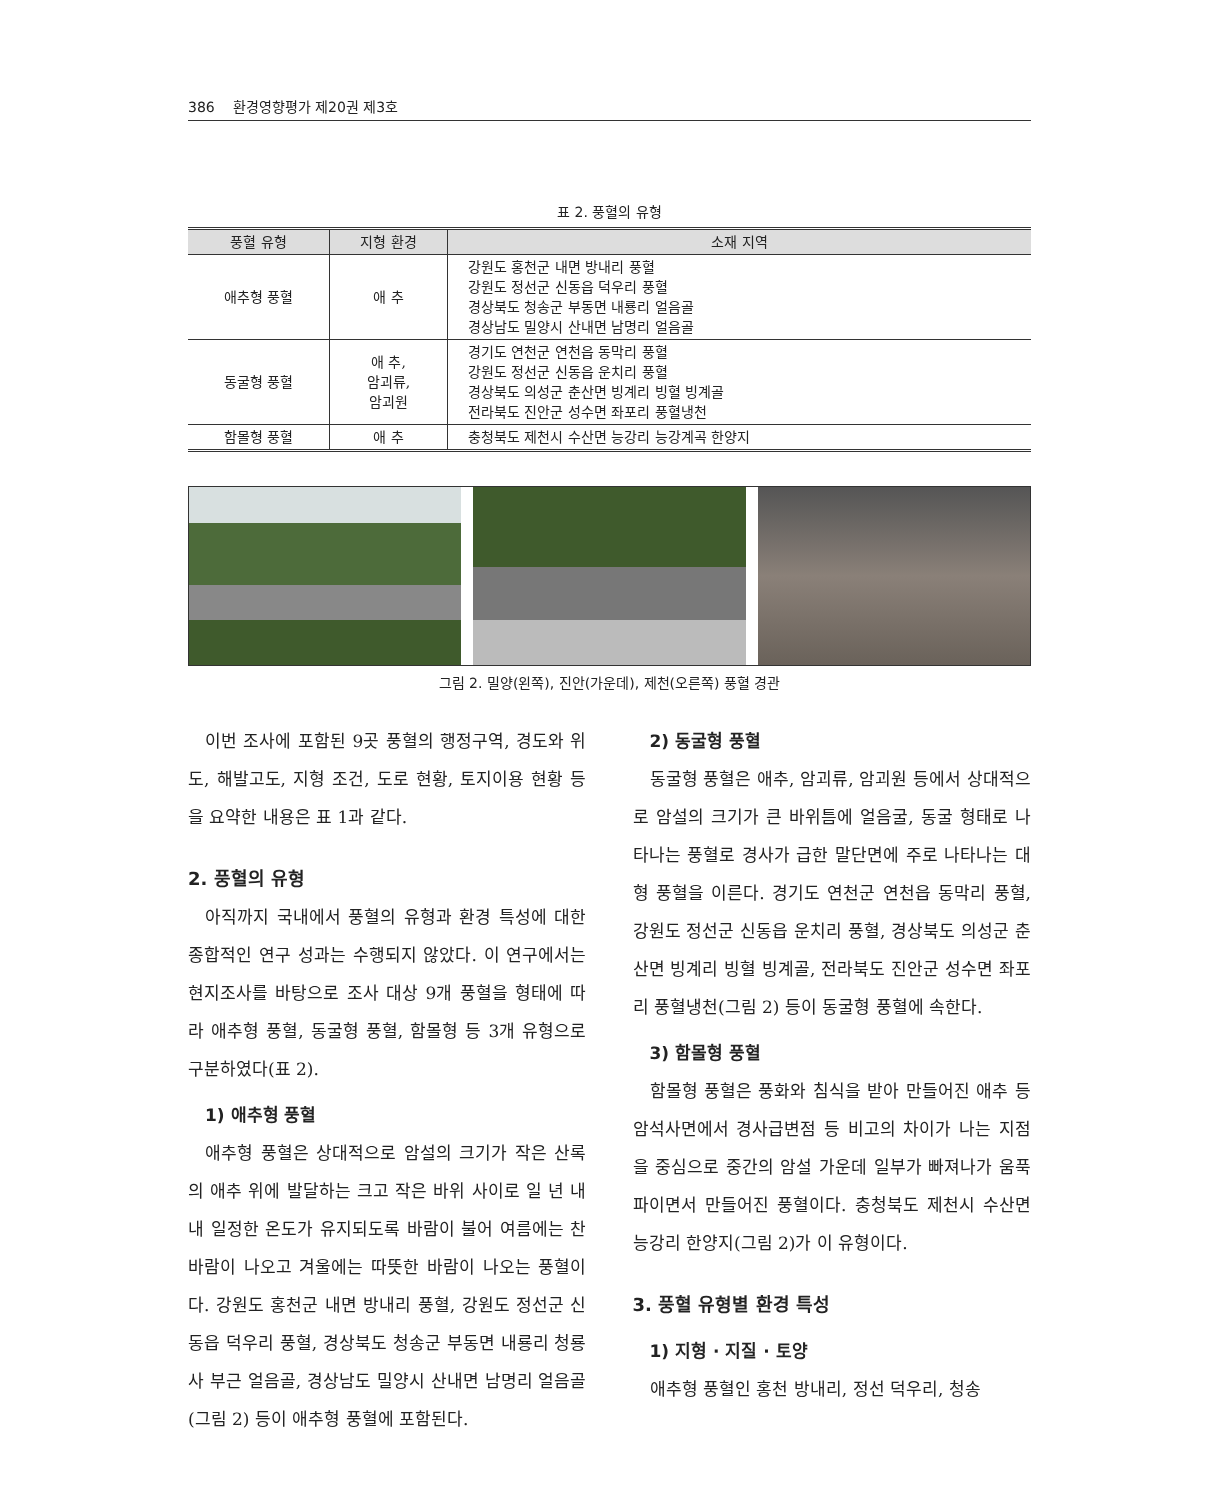386 환경영향평가 제20권 제3호
표 2. 풍혈의 유형
| 풍혈 유형 | 지형 환경 | 소재 지역 |
| --- | --- | --- |
| 애추형 풍혈 | 애 추 | 강원도 홍천군 내면 방내리 풍혈 강원도 정선군 신동읍 덕우리 풍혈 경상북도 청송군 부동면 내룡리 얼음골 경상남도 밀양시 산내면 남명리 얼음골 |
| 동굴형 풍혈 | 애 추, 암괴류, 암괴원 | 경기도 연천군 연천읍 동막리 풍혈 강원도 정선군 신동읍 운치리 풍혈 경상북도 의성군 춘산면 빙계리 빙혈 빙계골 전라북도 진안군 성수면 좌포리 풍혈냉천 |
| 함몰형 풍혈 | 애 추 | 충청북도 제천시 수산면 능강리 능강계곡 한양지 |
그림 2. 밀양(왼쪽), 진안(가운데), 제천(오른쪽) 풍혈 경관
이번 조사에 포함된 9곳 풍혈의 행정구역, 경도와 위도, 해발고도, 지형 조건, 도로 현황, 토지이용 현황 등을 요약한 내용은 표 1과 같다.
2. 풍혈의 유형
아직까지 국내에서 풍혈의 유형과 환경 특성에 대한 종합적인 연구 성과는 수행되지 않았다. 이 연구에서는 현지조사를 바탕으로 조사 대상 9개 풍혈을 형태에 따라 애추형 풍혈, 동굴형 풍혈, 함몰형 등 3개 유형으로 구분하였다(표 2).
1) 애추형 풍혈
애추형 풍혈은 상대적으로 암설의 크기가 작은 산록의 애추 위에 발달하는 크고 작은 바위 사이로 일 년 내내 일정한 온도가 유지되도록 바람이 불어 여름에는 찬바람이 나오고 겨울에는 따뜻한 바람이 나오는 풍혈이다. 강원도 홍천군 내면 방내리 풍혈, 강원도 정선군 신동읍 덕우리 풍혈, 경상북도 청송군 부동면 내룡리 청룡사 부근 얼음골, 경상남도 밀양시 산내면 남명리 얼음골(그림 2) 등이 애추형 풍혈에 포함된다.
2) 동굴형 풍혈
동굴형 풍혈은 애추, 암괴류, 암괴원 등에서 상대적으로 암설의 크기가 큰 바위틈에 얼음굴, 동굴 형태로 나타나는 풍혈로 경사가 급한 말단면에 주로 나타나는 대형 풍혈을 이른다. 경기도 연천군 연천읍 동막리 풍혈, 강원도 정선군 신동읍 운치리 풍혈, 경상북도 의성군 춘산면 빙계리 빙혈 빙계골, 전라북도 진안군 성수면 좌포리 풍혈냉천(그림 2) 등이 동굴형 풍혈에 속한다.
3) 함몰형 풍혈
함몰형 풍혈은 풍화와 침식을 받아 만들어진 애추 등 암석사면에서 경사급변점 등 비고의 차이가 나는 지점을 중심으로 중간의 암설 가운데 일부가 빠져나가 움푹 파이면서 만들어진 풍혈이다. 충청북도 제천시 수산면 능강리 한양지(그림 2)가 이 유형이다.
3. 풍혈 유형별 환경 특성
1) 지형 · 지질 · 토양
애추형 풍혈인 홍천 방내리, 정선 덕우리, 청송